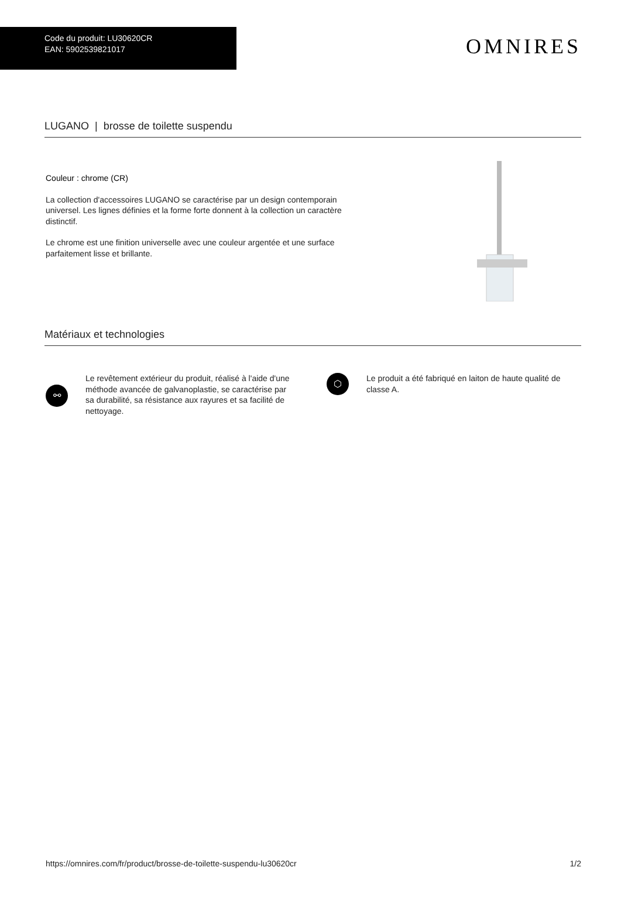Code du produit: LU30620CR
EAN: 5902539821017
OMNIRES
LUGANO | brosse de toilette suspendu
Couleur : chrome (CR)
La collection d'accessoires LUGANO se caractérise par un design contemporain universel. Les lignes définies et la forme forte donnent à la collection un caractère distinctif.
Le chrome est une finition universelle avec une couleur argentée et une surface parfaitement lisse et brillante.
Matériaux et technologies
⚯
Le revêtement extérieur du produit, réalisé à l'aide d'une méthode avancée de galvanoplastie, se caractérise par sa durabilité, sa résistance aux rayures et sa facilité de nettoyage.
⬡
Le produit a été fabriqué en laiton de haute qualité de classe A.
https://omnires.com/fr/product/brosse-de-toilette-suspendu-lu30620cr 1/2